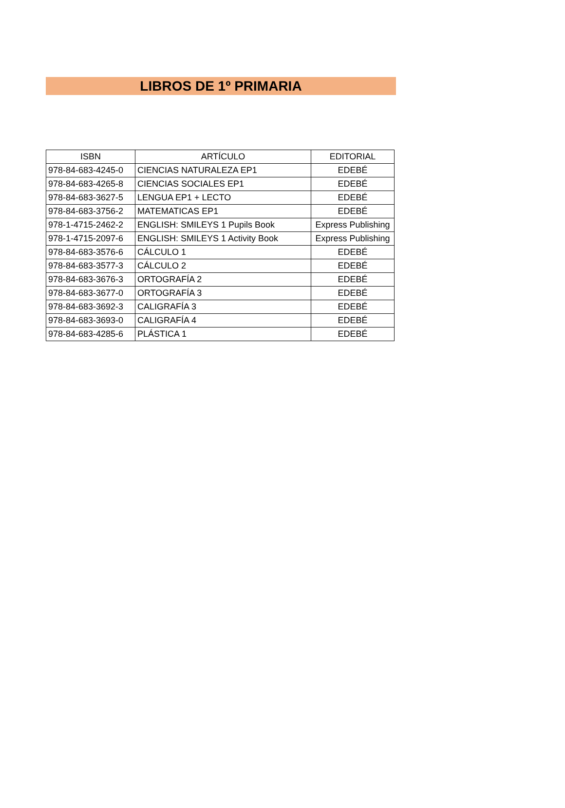LIBROS DE 1º PRIMARIA
| ISBN | ARTÍCULO | EDITORIAL |
| --- | --- | --- |
| 978-84-683-4245-0 | CIENCIAS NATURALEZA EP1 | EDEBÉ |
| 978-84-683-4265-8 | CIENCIAS SOCIALES EP1 | EDEBÉ |
| 978-84-683-3627-5 | LENGUA EP1 + LECTO | EDEBÉ |
| 978-84-683-3756-2 | MATEMATICAS EP1 | EDEBÉ |
| 978-1-4715-2462-2 | ENGLISH: SMILEYS 1 Pupils Book | Express Publishing |
| 978-1-4715-2097-6 | ENGLISH: SMILEYS 1 Activity Book | Express Publishing |
| 978-84-683-3576-6 | CÁLCULO 1 | EDEBÉ |
| 978-84-683-3577-3 | CÁLCULO 2 | EDEBÉ |
| 978-84-683-3676-3 | ORTOGRAFÍA 2 | EDEBÉ |
| 978-84-683-3677-0 | ORTOGRAFÍA 3 | EDEBÉ |
| 978-84-683-3692-3 | CALIGRAFÍA 3 | EDEBÉ |
| 978-84-683-3693-0 | CALIGRAFÍA 4 | EDEBÉ |
| 978-84-683-4285-6 | PLÁSTICA 1 | EDEBÉ |